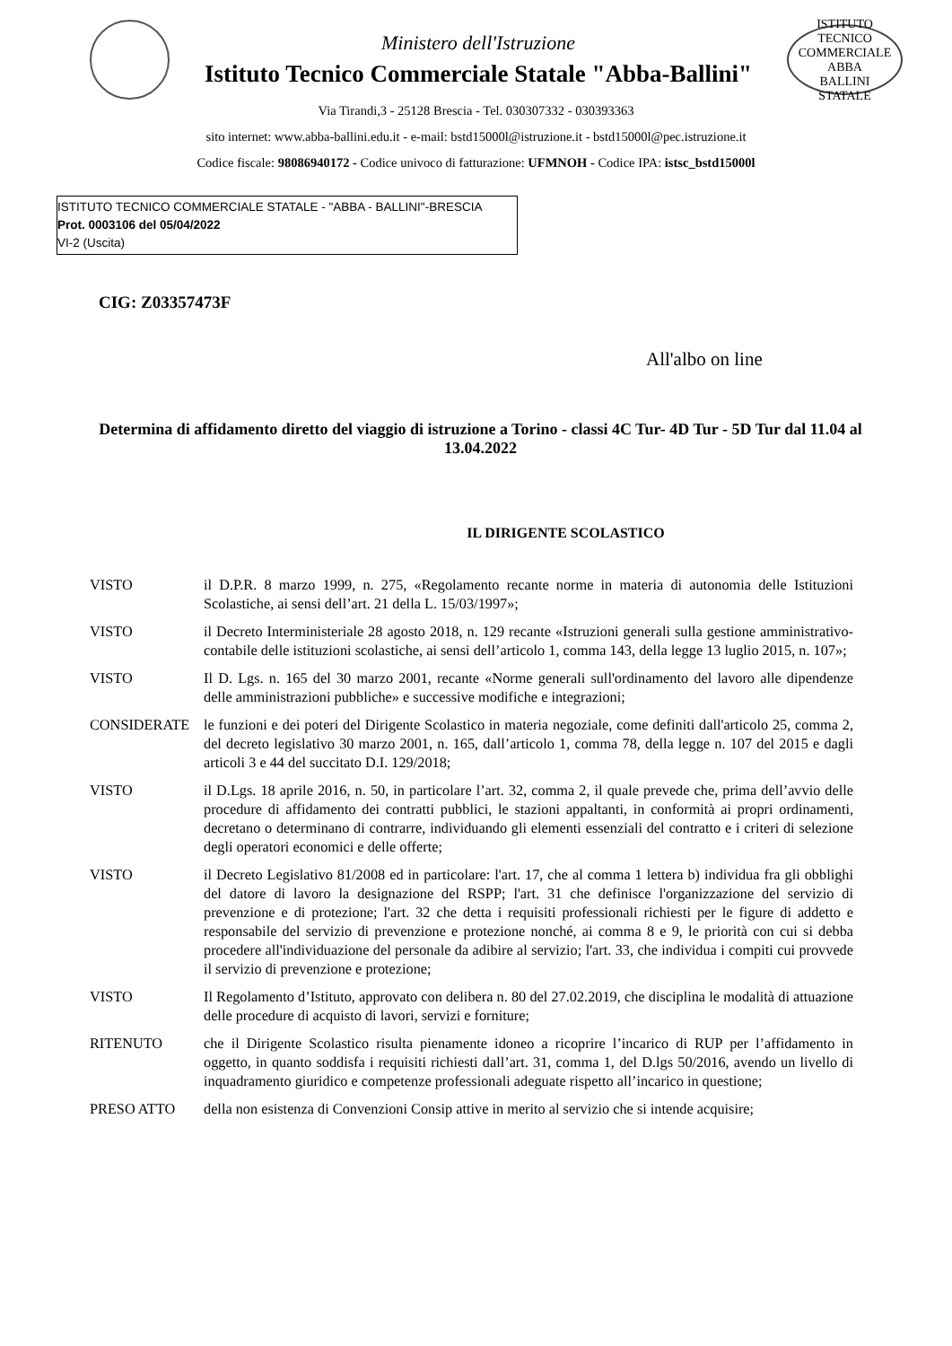Ministero dell'Istruzione
Istituto Tecnico Commerciale Statale "Abba-Ballini"
ISTITUTO TECNICO COMMERCIALE
ABBA
BALLINI
STATALE
Via Tirandi,3 - 25128 Brescia - Tel. 030307332 - 030393363
sito internet: www.abba-ballini.edu.it - e-mail: bstd15000l@istruzione.it - bstd15000l@pec.istruzione.it
Codice fiscale: 98086940172 - Codice univoco di fatturazione: UFMNOH - Codice IPA: istsc_bstd15000l
ISTITUTO TECNICO COMMERCIALE STATALE - "ABBA - BALLINI"-BRESCIA
Prot. 0003106 del 05/04/2022
VI-2 (Uscita)
CIG: Z03357473F
All'albo on line
Determina di affidamento diretto del viaggio di istruzione a Torino - classi 4C Tur- 4D Tur - 5D Tur dal 11.04 al 13.04.2022
IL DIRIGENTE SCOLASTICO
VISTO il D.P.R. 8 marzo 1999, n. 275, «Regolamento recante norme in materia di autonomia delle Istituzioni Scolastiche, ai sensi dell’art. 21 della L. 15/03/1997»;
VISTO il Decreto Interministeriale 28 agosto 2018, n. 129 recante «Istruzioni generali sulla gestione amministrativo-contabile delle istituzioni scolastiche, ai sensi dell’articolo 1, comma 143, della legge 13 luglio 2015, n. 107»;
VISTO Il D. Lgs. n. 165 del 30 marzo 2001, recante «Norme generali sull'ordinamento del lavoro alle dipendenze delle amministrazioni pubbliche» e successive modifiche e integrazioni;
CONSIDERATE le funzioni e dei poteri del Dirigente Scolastico in materia negoziale, come definiti dall'articolo 25, comma 2, del decreto legislativo 30 marzo 2001, n. 165, dall’articolo 1, comma 78, della legge n. 107 del 2015 e dagli articoli 3 e 44 del succitato D.I. 129/2018;
VISTO il D.Lgs. 18 aprile 2016, n. 50, in particolare l’art. 32, comma 2, il quale prevede che, prima dell’avvio delle procedure di affidamento dei contratti pubblici, le stazioni appaltanti, in conformità ai propri ordinamenti, decretano o determinano di contrarre, individuando gli elementi essenziali del contratto e i criteri di selezione degli operatori economici e delle offerte;
VISTO il Decreto Legislativo 81/2008 ed in particolare: l'art. 17, che al comma 1 lettera b) individua fra gli obblighi del datore di lavoro la designazione del RSPP; l'art. 31 che definisce l'organizzazione del servizio di prevenzione e di protezione; l'art. 32 che detta i requisiti professionali richiesti per le figure di addetto e responsabile del servizio di prevenzione e protezione nonché, ai comma 8 e 9, le priorità con cui si debba procedere all'individuazione del personale da adibire al servizio; l'art. 33, che individua i compiti cui provvede il servizio di prevenzione e protezione;
VISTO Il Regolamento d’Istituto, approvato con delibera n. 80 del 27.02.2019, che disciplina le modalità di attuazione delle procedure di acquisto di lavori, servizi e forniture;
RITENUTO che il Dirigente Scolastico risulta pienamente idoneo a ricoprire l’incarico di RUP per l’affidamento in oggetto, in quanto soddisfa i requisiti richiesti dall’art. 31, comma 1, del D.lgs 50/2016, avendo un livello di inquadramento giuridico e competenze professionali adeguate rispetto all’incarico in questione;
PRESO ATTO della non esistenza di Convenzioni Consip attive in merito al servizio che si intende acquisire;